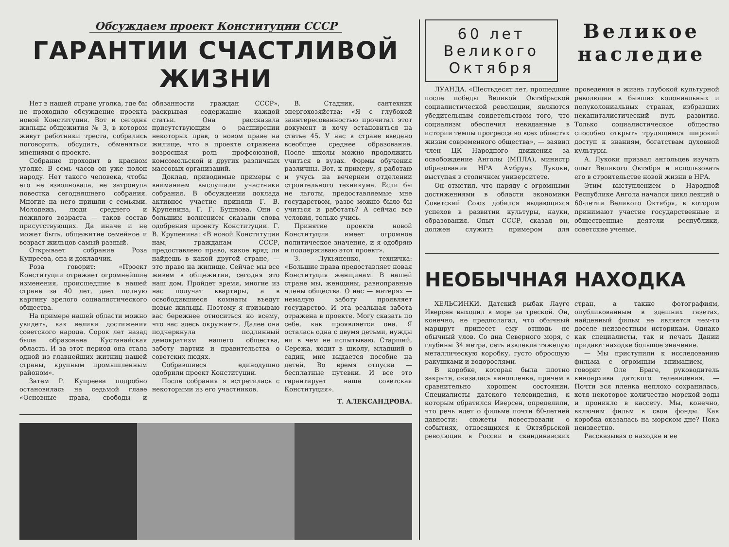Обсуждаем проект Конституции СССР
ГАРАНТИИ СЧАСТЛИВОЙ ЖИЗНИ
Нет в нашей стране уголка, где бы не проходило обсуждение проекта новой Конституции. Вот и сегодня жильцы общежития № 3, в котором живут работники треста, собрались поговорить, обсудить, обменяться мнениями о проекте.
Собрание проходит в красном уголке. В семь часов он уже полон народу. Нет такого человека, чтобы его не взволновала, не затронула повестка сегодняшнего собрания. Многие на него пришли с семьями. Молодежь, люди среднего и пожилого возраста — таков состав присутствующих. Да иначе и не может быть, общежитие семейное и возраст жильцов самый разный.
Открывает собрание Роза Купреева, она и докладчик.
Роза говорит: «Проект Конституции отражает огромнейшие изменения, происшедшие в нашей стране за 40 лет, дает полную картину зрелого социалистического общества.
На примере нашей области можно увидеть, как велики достижения советского народа. Сорок лет назад была образована Кустанайская область. И за этот период она стала одной из главнейших житниц нашей страны, крупным промышленным районом».
Затем Р. Купреева подробно остановилась на седьмой главе «Основные права, свободы и обязанности граждан СССР», раскрывая содержание каждой статьи. Она рассказала присутствующим о расширении некоторых прав, о новом праве на жилище, что в проекте отражена возросшая роль профсоюзной, комсомольской и других различных массовых организаций.
Доклад, приводимые примеры с вниманием выслушали участники собрания. В обсуждении доклада активное участие приняли Г. В. Крупенина, Г. Г. Бушнова. Они с большим волнением сказали слова одобрения проекту Конституции. Г. В. Крупенина: «В новой Конституции нам, гражданам СССР, предоставлено право, какое вряд ли найдешь в какой другой стране, — это право на жилище. Сейчас мы все живем в общежитии, сегодня это наш дом. Пройдет время, многие из нас получат квартиры, а в освободившиеся комнаты въедут новые жильцы. Поэтому я призываю вас бережнее относиться ко всему, что вас здесь окружает». Далее она подчеркнула подлинный демократизм нашего общества, заботу партии и правительства о советских людях.
Собравшиеся единодушно одобрили проект Конституции.
После собрания я встретилась с некоторыми из его участников.
В. Стадник, сантехник энергохозяйства: «Я с глубокой заинтересованностью прочитал этот документ и хочу остановиться на статье 45. У нас в стране введено всеобщее среднее образование. После школы можно продолжить учиться в вузах. Формы обучения различны. Вот, к примеру, я работаю и учусь на вечернем отделении строительного техникума. Если бы не льготы, предоставляемые мне государством, разве можно было бы учиться и работать? А сейчас все условия, только учись.
Принятие проекта новой Конституции имеет огромное политическое значение, и я одобряю и поддерживаю этот проект».
З. Лукьяненко, техничка: «Большие права предоставляет новая Конституция женщинам. В нашей стране мы, женщины, равноправные члены общества. О нас — матерях — немалую заботу проявляет государство. И эта реальная забота отражена в проекте. Могу сказать по себе, как проявляется она. Я осталась одна с двумя детьми, нужды ни в чем не испытываю. Старший, Сережа, ходит в школу, младший в садик, мне выдается пособие на детей. Во время отпуска — бесплатные путевки. И все это гарантирует наша советская Конституция».
Т. АЛЕКСАНДРОВА.
60 лет
Великого
Октября
Великое
наследие
ЛУАНДА. «Шестьдесят лет, прошедшие после победы Великой Октябрьской социалистической революции, являются убедительным свидетельством того, что социализм обеспечил невиданные в истории темпы прогресса во всех областях жизни современного общества», — заявил член ЦК Народного движения за освобождение Анголы (МПЛА), министр образования НРА Амбруаз Лукоки, выступая в столичном университете.
Он отметил, что наряду с огромными достижениями в области экономики Советский Союз добился выдающихся успехов в развитии культуры, науки, образования. Опыт СССР, сказал он, должен служить примером для проведения в жизнь глубокой культурной революции в бывших колониальных и полуколониальных странах, избравших некапиталистический путь развития. Только социалистическое общество способно открыть трудящимся широкий доступ к знаниям, богатствам духовной культуры.
А. Лукоки призвал ангольцев изучать опыт Великого Октября и использовать его в строительстве новой жизни в НРА.
Этим выступлением в Народной Республике Ангола начался цикл лекций о 60-летии Великого Октября, в котором принимают участие государственные и общественные деятели республики, советские ученые.
НЕОБЫЧНАЯ НАХОДКА
ХЕЛЬСИНКИ. Датский рыбак Лауге Иверсен выходил в море за треской. Он, конечно, не предполагал, что обычный маршрут принесет ему отнюдь не обычный улов. Со дна Северного моря, с глубины 34 метра, сеть извлекла тяжелую металлическую коробку, густо обросшую ракушками и водорослями.
В коробке, которая была плотно закрыта, оказалась кинопленка, причем в сравнительно хорошем состоянии. Специалисты датского телевидения, к которым обратился Иверсен, определили, что речь идет о фильме почти 60-летней давности: сюжеты повествовали о событиях, относящихся к Октябрьской революции в России и скандинавских стран, а также фотографиям, опубликованным в здешних газетах, найденный фильм не является чем-то доселе неизвестным историкам. Однако как специалисты, так и печать Дании придают находке большое значение.
— Мы приступили к исследованию фильма с огромным вниманием, — говорит Оле Браге, руководитель киноархива датского телевидения. — Почти вся пленка неплохо сохранилась, хотя некоторое количество морской воды и проникло в кассету. Мы, конечно, включим фильм в свои фонды. Как коробка оказалась на морском дне? Пока неизвестно.
Рассказывая о находке и ее